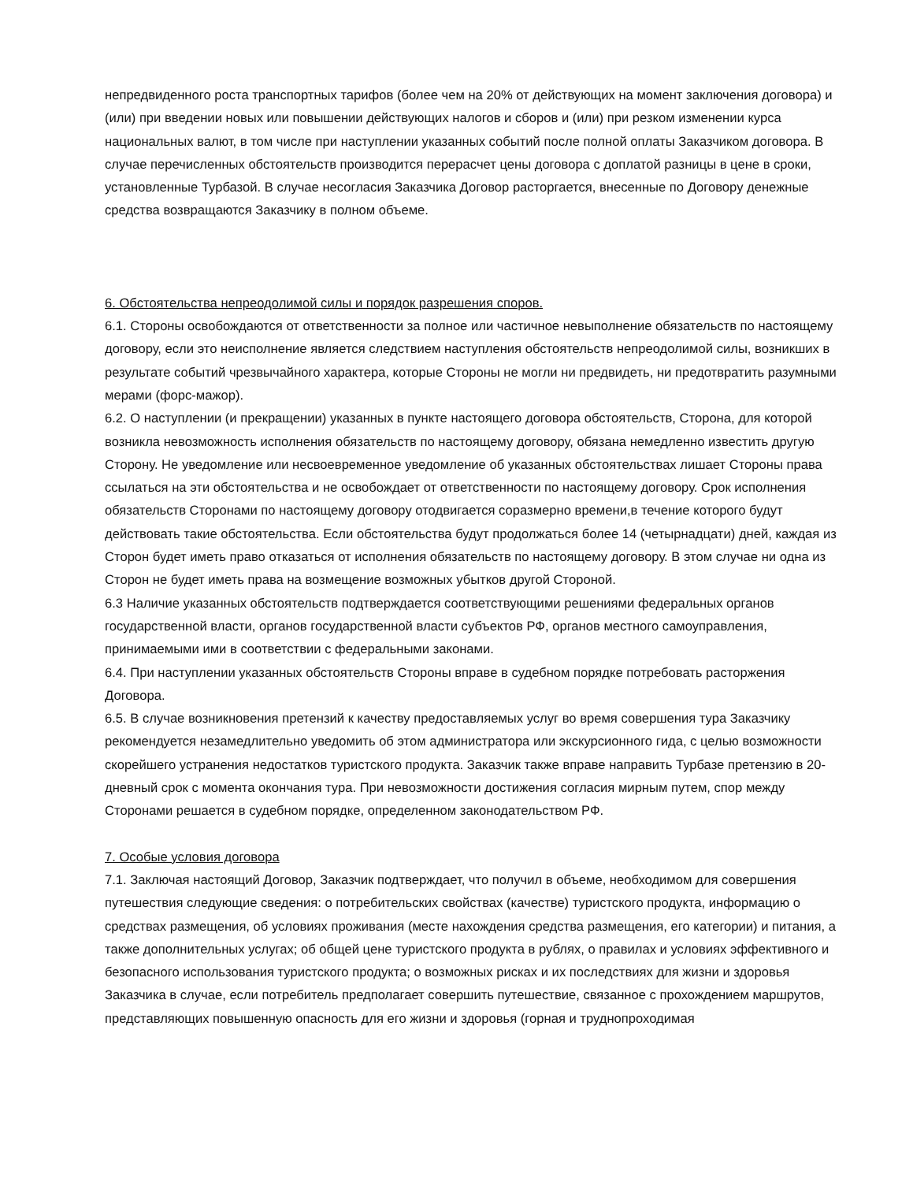непредвиденного роста транспортных тарифов (более чем на 20% от действующих на момент заключения договора) и (или) при введении новых или повышении действующих налогов и сборов и (или) при резком изменении курса национальных валют, в том числе при наступлении указанных событий после полной оплаты Заказчиком договора. В случае перечисленных обстоятельств производится перерасчет цены договора с доплатой разницы в цене в сроки, установленные Турбазой. В случае несогласия Заказчика Договор расторгается, внесенные по Договору денежные средства возвращаются Заказчику в полном объеме.
6. Обстоятельства непреодолимой силы и порядок разрешения споров.
6.1. Стороны освобождаются от ответственности за полное или частичное невыполнение обязательств по настоящему договору, если это неисполнение является следствием наступления обстоятельств непреодолимой силы, возникших в результате событий чрезвычайного характера, которые Стороны не могли ни предвидеть, ни предотвратить разумными мерами (форс-мажор).
6.2. О наступлении (и прекращении) указанных в пункте настоящего договора обстоятельств, Сторона, для которой возникла невозможность исполнения обязательств по настоящему договору, обязана немедленно известить другую Сторону. Не уведомление или несвоевременное уведомление об указанных обстоятельствах лишает Стороны права ссылаться на эти обстоятельства и не освобождает от ответственности по настоящему договору. Срок исполнения обязательств Сторонами по настоящему договору отодвигается соразмерно времени,в течение которого будут действовать такие обстоятельства. Если обстоятельства будут продолжаться более 14 (четырнадцати) дней, каждая из Сторон будет иметь право отказаться от исполнения обязательств по настоящему договору. В этом случае ни одна из Сторон не будет иметь права на возмещение возможных убытков другой Стороной.
6.3 Наличие указанных обстоятельств подтверждается соответствующими решениями федеральных органов государственной власти, органов государственной власти субъектов РФ, органов местного самоуправления, принимаемыми ими в соответствии с федеральными законами.
6.4. При наступлении указанных обстоятельств Стороны вправе в судебном порядке потребовать расторжения Договора.
6.5. В случае возникновения претензий к качеству предоставляемых услуг во время совершения тура Заказчику рекомендуется незамедлительно уведомить об этом администратора или экскурсионного гида, с целью возможности скорейшего устранения недостатков туристского продукта. Заказчик также вправе направить Турбазе претензию в 20-дневный срок с момента окончания тура. При невозможности достижения согласия мирным путем, спор между Сторонами решается в судебном порядке, определенном законодательством РФ.
7. Особые условия договора
7.1. Заключая настоящий Договор, Заказчик подтверждает, что получил в объеме, необходимом для совершения путешествия следующие сведения: о потребительских свойствах (качестве) туристского продукта, информацию о средствах размещения, об условиях проживания (месте нахождения средства размещения, его категории) и питания, а также дополнительных услугах; об общей цене туристского продукта в рублях, о правилах и условиях эффективного и безопасного использования туристского продукта; о возможных рисках и их последствиях для жизни и здоровья Заказчика в случае, если потребитель предполагает совершить путешествие, связанное с прохождением маршрутов, представляющих повышенную опасность для его жизни и здоровья (горная и труднопроходимая